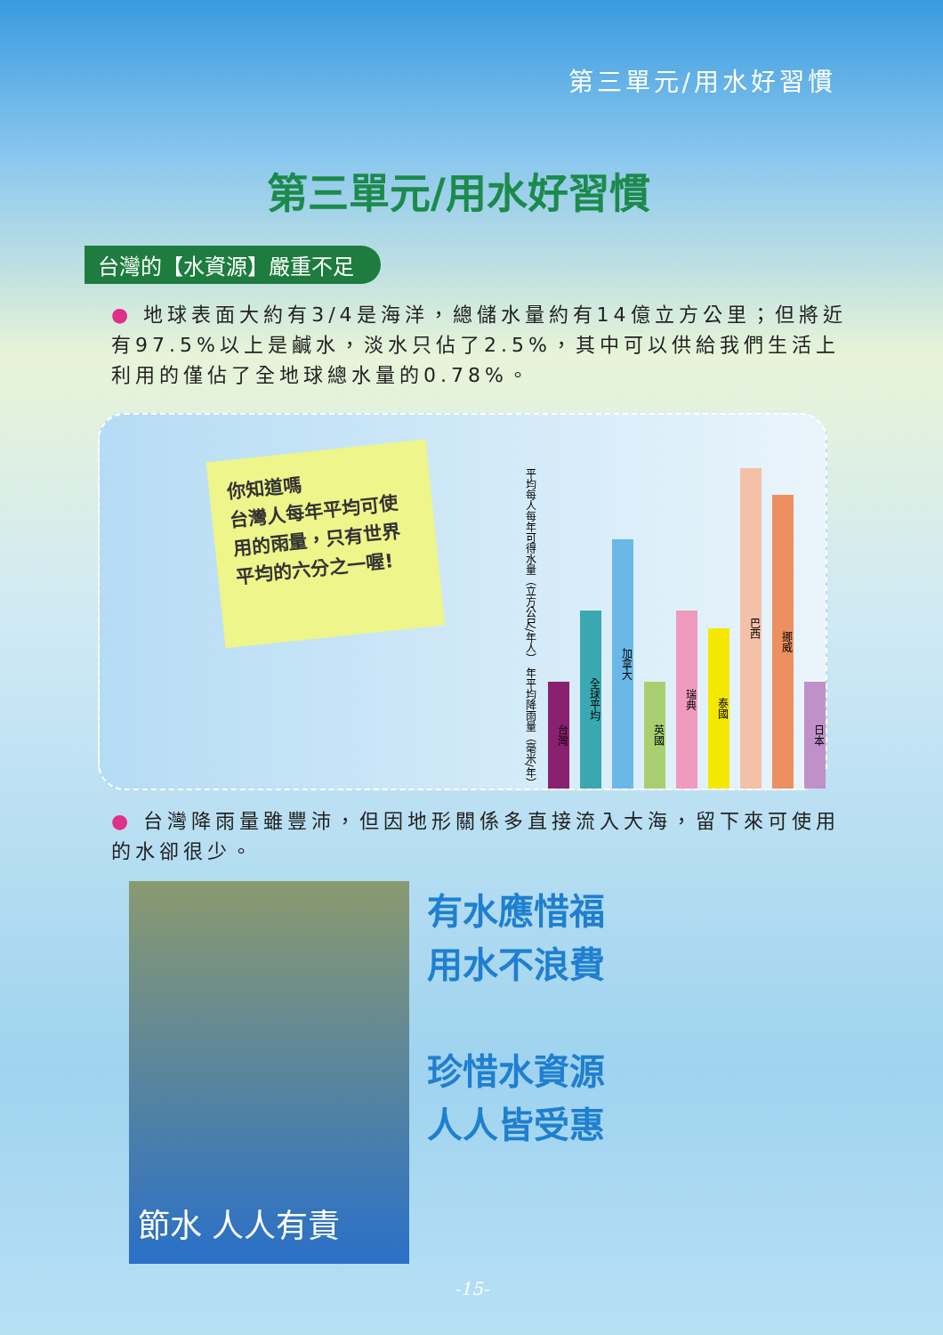第三單元/用水好習慣
第三單元/用水好習慣
台灣的【水資源】嚴重不足
● 地球表面大約有3/4是海洋，總儲水量約有14億立方公里；但將近有97.5%以上是鹹水，淡水只佔了2.5%，其中可以供給我們生活上利用的僅佔了全地球總水量的0.78%。
你知道嗎
台灣人每年平均可使用的雨量，只有世界平均的六分之一喔!
平均每人每年可得水量（立方公尺/年人） 年平均降雨量（毫米/年）
台灣
全球平均
加拿大
英國
瑞典
泰國
巴西
挪威
日本
● 台灣降雨量雖豐沛，但因地形關係多直接流入大海，留下來可使用的水卻很少。
節水 人人有責
有水應惜福
用水不浪費
珍惜水資源
人人皆受惠
-15-